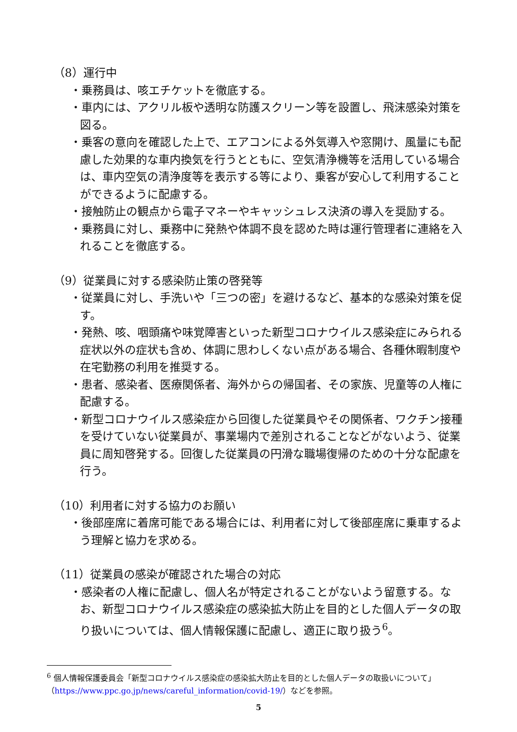（8）運行中
・乗務員は、咳エチケットを徹底する。
・車内には、アクリル板や透明な防護スクリーン等を設置し、飛沫感染対策を図る。
・乗客の意向を確認した上で、エアコンによる外気導入や窓開け、風量にも配慮した効果的な車内換気を行うとともに、空気清浄機等を活用している場合は、車内空気の清浄度等を表示する等により、乗客が安心して利用することができるように配慮する。
・接触防止の観点から電子マネーやキャッシュレス決済の導入を奨励する。
・乗務員に対し、乗務中に発熱や体調不良を認めた時は運行管理者に連絡を入れることを徹底する。
（9）従業員に対する感染防止策の啓発等
・従業員に対し、手洗いや「三つの密」を避けるなど、基本的な感染対策を促す。
・発熱、咳、咽頭痛や味覚障害といった新型コロナウイルス感染症にみられる症状以外の症状も含め、体調に思わしくない点がある場合、各種休暇制度や在宅勤務の利用を推奨する。
・患者、感染者、医療関係者、海外からの帰国者、その家族、児童等の人権に配慮する。
・新型コロナウイルス感染症から回復した従業員やその関係者、ワクチン接種を受けていない従業員が、事業場内で差別されることなどがないよう、従業員に周知啓発する。回復した従業員の円滑な職場復帰のための十分な配慮を行う。
（10）利用者に対する協力のお願い
・後部座席に着席可能である場合には、利用者に対して後部座席に乗車するよう理解と協力を求める。
（11）従業員の感染が確認された場合の対応
・感染者の人権に配慮し、個人名が特定されることがないよう留意する。なお、新型コロナウイルス感染症の感染拡大防止を目的とした個人データの取り扱いについては、個人情報保護に配慮し、適正に取り扱う<sup>6</sup>。
<sup>6</sup> 個人情報保護委員会「新型コロナウイルス感染症の感染拡大防止を目的とした個人データの取扱いについて」（https://www.ppc.go.jp/news/careful_information/covid-19/）などを参照。
5